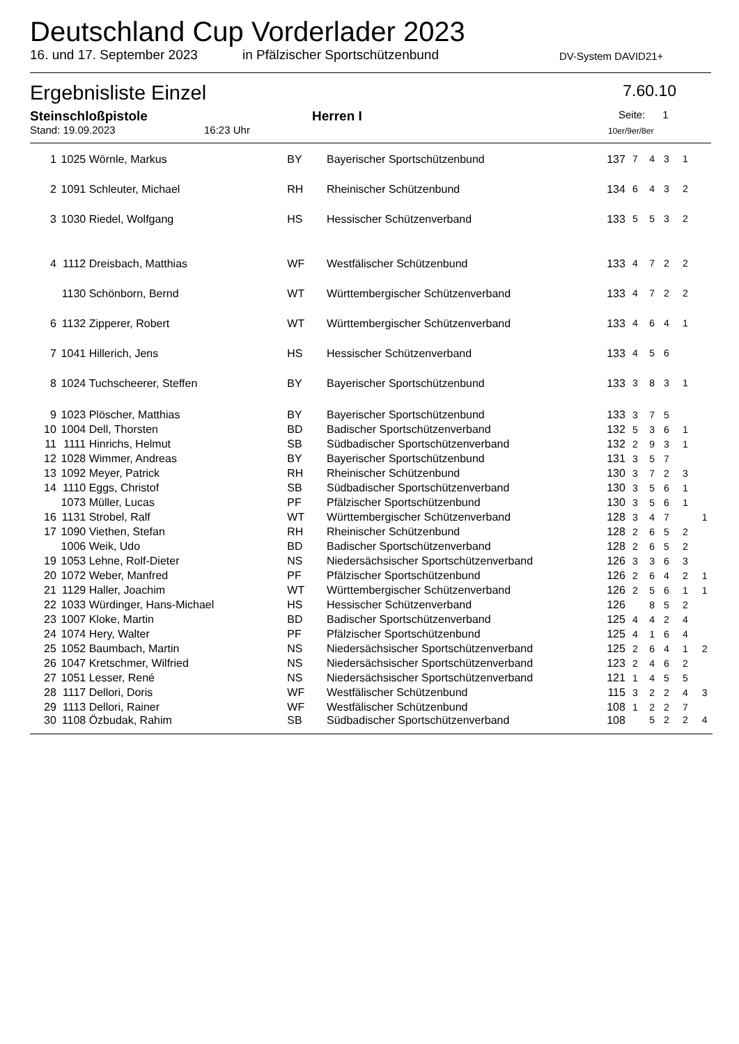Deutschland Cup Vorderlader 2023
16. und 17. September 2023 in Pfälzischer Sportschützenbund DV-System DAVID21+
Ergebnisliste Einzel 7.60.10
Steinschloßpistole Herren I Seite: 1
Stand: 19.09.2023 16:23 Uhr 10er/9er/8er
| 1 | 1025 | Wörnle, Markus | BY | Bayerischer Sportschützenbund | 137 | 7 | 4 | 3 | 1 | |
| 2 | 1091 | Schleuter, Michael | RH | Rheinischer Schützenbund | 134 | 6 | 4 | 3 | 2 | |
| 3 | 1030 | Riedel, Wolfgang | HS | Hessischer Schützenverband | 133 | 5 | 5 | 3 | 2 | |
| 4 | 1112 | Dreisbach, Matthias | WF | Westfälischer Schützenbund | 133 | 4 | 7 | 2 | 2 | |
| | 1130 | Schönborn, Bernd | WT | Württembergischer Schützenverband | 133 | 4 | 7 | 2 | 2 | |
| 6 | 1132 | Zipperer, Robert | WT | Württembergischer Schützenverband | 133 | 4 | 6 | 4 | 1 | |
| 7 | 1041 | Hillerich, Jens | HS | Hessischer Schützenverband | 133 | 4 | 5 | 6 | | |
| 8 | 1024 | Tuchscheerer, Steffen | BY | Bayerischer Sportschützenbund | 133 | 3 | 8 | 3 | 1 | |
| 9 | 1023 | Plöscher, Matthias | BY | Bayerischer Sportschützenbund | 133 | 3 | 7 | 5 | | |
| 10 | 1004 | Dell, Thorsten | BD | Badischer Sportschützenverband | 132 | 5 | 3 | 6 | 1 | |
| 11 | 1111 | Hinrichs, Helmut | SB | Südbadischer Sportschützenverband | 132 | 2 | 9 | 3 | 1 | |
| 12 | 1028 | Wimmer, Andreas | BY | Bayerischer Sportschützenbund | 131 | 3 | 5 | 7 | | |
| 13 | 1092 | Meyer, Patrick | RH | Rheinischer Schützenbund | 130 | 3 | 7 | 2 | 3 | |
| 14 | 1110 | Eggs, Christof | SB | Südbadischer Sportschützenverband | 130 | 3 | 5 | 6 | 1 | |
| | 1073 | Müller, Lucas | PF | Pfälzischer Sportschützenbund | 130 | 3 | 5 | 6 | 1 | |
| 16 | 1131 | Strobel, Ralf | WT | Württembergischer Schützenverband | 128 | 3 | 4 | 7 | | 1 |
| 17 | 1090 | Viethen, Stefan | RH | Rheinischer Schützenbund | 128 | 2 | 6 | 5 | 2 | |
| | 1006 | Weik, Udo | BD | Badischer Sportschützenverband | 128 | 2 | 6 | 5 | 2 | |
| 19 | 1053 | Lehne, Rolf-Dieter | NS | Niedersächsischer Sportschützenverband | 126 | 3 | 3 | 6 | 3 | |
| 20 | 1072 | Weber, Manfred | PF | Pfälzischer Sportschützenbund | 126 | 2 | 6 | 4 | 2 | 1 |
| 21 | 1129 | Haller, Joachim | WT | Württembergischer Schützenverband | 126 | 2 | 5 | 6 | 1 | 1 |
| 22 | 1033 | Würdinger, Hans-Michael | HS | Hessischer Schützenverband | 126 | | 8 | 5 | 2 | |
| 23 | 1007 | Kloke, Martin | BD | Badischer Sportschützenverband | 125 | 4 | 4 | 2 | 4 | |
| 24 | 1074 | Hery, Walter | PF | Pfälzischer Sportschützenbund | 125 | 4 | 1 | 6 | 4 | |
| 25 | 1052 | Baumbach, Martin | NS | Niedersächsischer Sportschützenverband | 125 | 2 | 6 | 4 | 1 | 2 |
| 26 | 1047 | Kretschmer, Wilfried | NS | Niedersächsischer Sportschützenverband | 123 | 2 | 4 | 6 | 2 | |
| 27 | 1051 | Lesser, René | NS | Niedersächsischer Sportschützenverband | 121 | 1 | 4 | 5 | 5 | |
| 28 | 1117 | Dellori, Doris | WF | Westfälischer Schützenbund | 115 | 3 | 2 | 2 | 4 | 3 |
| 29 | 1113 | Dellori, Rainer | WF | Westfälischer Schützenbund | 108 | 1 | 2 | 2 | 7 | |
| 30 | 1108 | Özbudak, Rahim | SB | Südbadischer Sportschützenverband | 108 | | 5 | 2 | 2 | 4 |